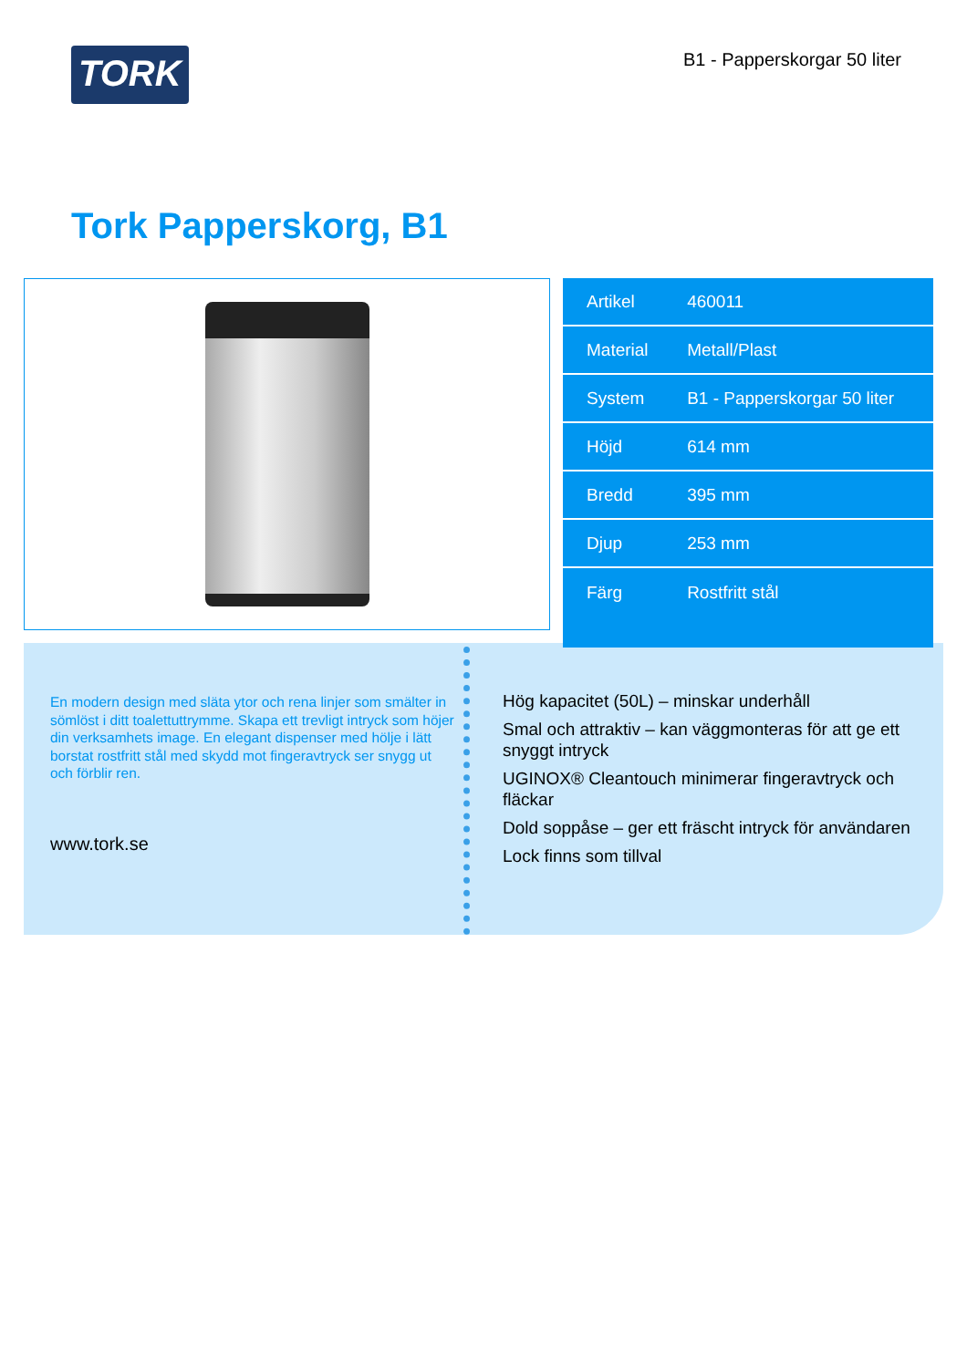TORK
B1 - Papperskorgar 50 liter
Tork Papperskorg, B1
| Artikel | 460011 |
| Material | Metall/Plast |
| System | B1 - Papperskorgar 50 liter |
| Höjd | 614 mm |
| Bredd | 395 mm |
| Djup | 253 mm |
| Färg | Rostfritt stål |
En modern design med släta ytor och rena linjer som smälter in sömlöst i ditt toalettuttrymme. Skapa ett trevligt intryck som höjer din verksamhets image. En elegant dispenser med hölje i lätt borstat rostfritt stål med skydd mot fingeravtryck ser snygg ut och förblir ren.
www.tork.se
Hög kapacitet (50L) – minskar underhåll
Smal och attraktiv – kan väggmonteras för att ge ett snyggt intryck
UGINOX® Cleantouch minimerar fingeravtryck och fläckar
Dold soppåse – ger ett fräscht intryck för användaren
Lock finns som tillval